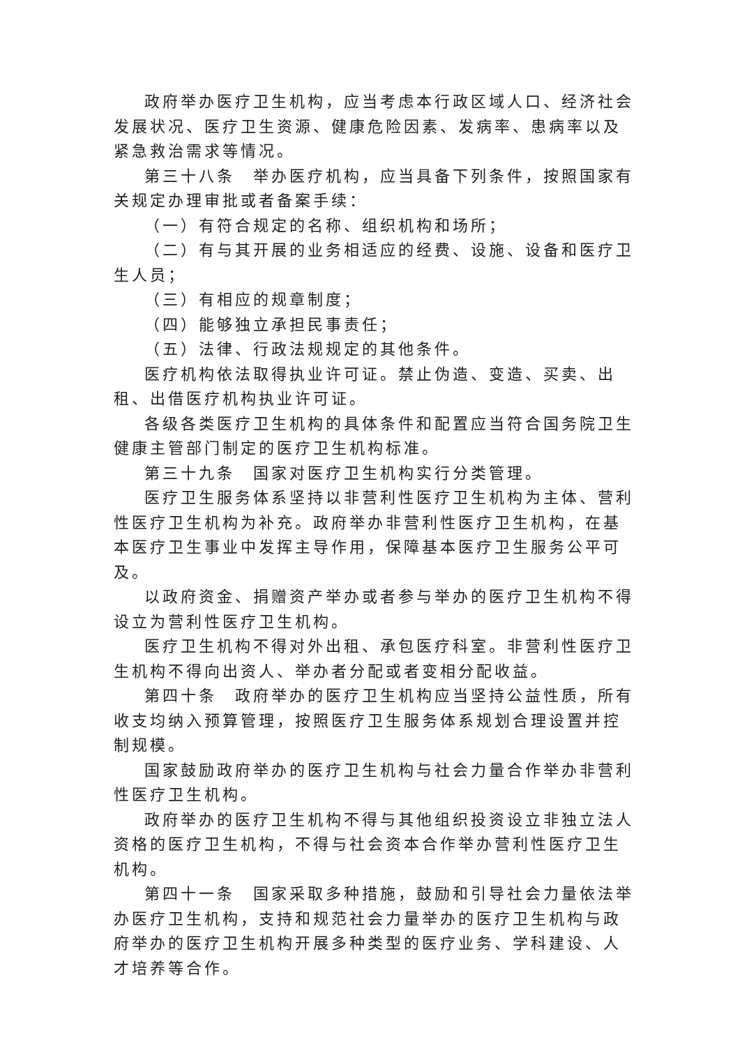政府举办医疗卫生机构，应当考虑本行政区域人口、经济社会发展状况、医疗卫生资源、健康危险因素、发病率、患病率以及紧急救治需求等情况。
第三十八条　举办医疗机构，应当具备下列条件，按照国家有关规定办理审批或者备案手续：
（一）有符合规定的名称、组织机构和场所；
（二）有与其开展的业务相适应的经费、设施、设备和医疗卫生人员；
（三）有相应的规章制度；
（四）能够独立承担民事责任；
（五）法律、行政法规规定的其他条件。
医疗机构依法取得执业许可证。禁止伪造、变造、买卖、出租、出借医疗机构执业许可证。
各级各类医疗卫生机构的具体条件和配置应当符合国务院卫生健康主管部门制定的医疗卫生机构标准。
第三十九条　国家对医疗卫生机构实行分类管理。
医疗卫生服务体系坚持以非营利性医疗卫生机构为主体、营利性医疗卫生机构为补充。政府举办非营利性医疗卫生机构，在基本医疗卫生事业中发挥主导作用，保障基本医疗卫生服务公平可及。
以政府资金、捐赠资产举办或者参与举办的医疗卫生机构不得设立为营利性医疗卫生机构。
医疗卫生机构不得对外出租、承包医疗科室。非营利性医疗卫生机构不得向出资人、举办者分配或者变相分配收益。
第四十条　政府举办的医疗卫生机构应当坚持公益性质，所有收支均纳入预算管理，按照医疗卫生服务体系规划合理设置并控制规模。
国家鼓励政府举办的医疗卫生机构与社会力量合作举办非营利性医疗卫生机构。
政府举办的医疗卫生机构不得与其他组织投资设立非独立法人资格的医疗卫生机构，不得与社会资本合作举办营利性医疗卫生机构。
第四十一条　国家采取多种措施，鼓励和引导社会力量依法举办医疗卫生机构，支持和规范社会力量举办的医疗卫生机构与政府举办的医疗卫生机构开展多种类型的医疗业务、学科建设、人才培养等合作。